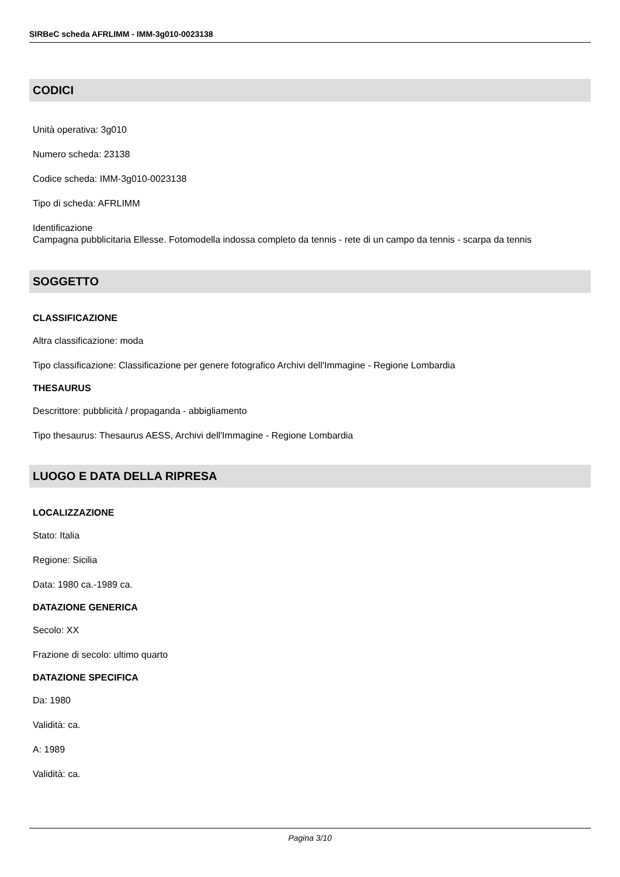SIRBeC scheda AFRLIMM - IMM-3g010-0023138
CODICI
Unità operativa: 3g010
Numero scheda: 23138
Codice scheda: IMM-3g010-0023138
Tipo di scheda: AFRLIMM
Identificazione
Campagna pubblicitaria Ellesse. Fotomodella indossa completo da tennis - rete di un campo da tennis - scarpa da tennis
SOGGETTO
CLASSIFICAZIONE
Altra classificazione: moda
Tipo classificazione: Classificazione per genere fotografico Archivi dell'Immagine - Regione Lombardia
THESAURUS
Descrittore: pubblicità / propaganda - abbigliamento
Tipo thesaurus: Thesaurus AESS, Archivi dell'Immagine - Regione Lombardia
LUOGO E DATA DELLA RIPRESA
LOCALIZZAZIONE
Stato: Italia
Regione: Sicilia
Data: 1980 ca.-1989 ca.
DATAZIONE GENERICA
Secolo: XX
Frazione di secolo: ultimo quarto
DATAZIONE SPECIFICA
Da: 1980
Validità: ca.
A: 1989
Validità: ca.
Pagina 3/10